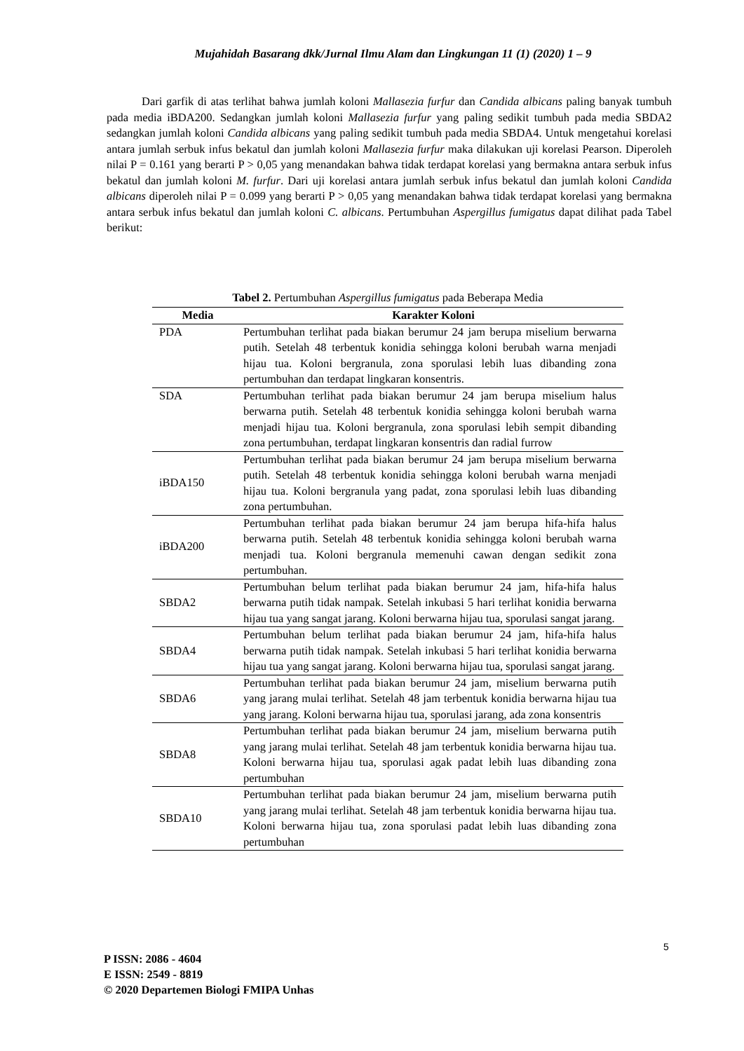Mujahidah Basarang dkk/Jurnal Ilmu Alam dan Lingkungan 11 (1) (2020) 1 – 9
Dari garfik di atas terlihat bahwa jumlah koloni Mallasezia furfur dan Candida albicans paling banyak tumbuh pada media iBDA200. Sedangkan jumlah koloni Mallasezia furfur yang paling sedikit tumbuh pada media SBDA2 sedangkan jumlah koloni Candida albicans yang paling sedikit tumbuh pada media SBDA4. Untuk mengetahui korelasi antara jumlah serbuk infus bekatul dan jumlah koloni Mallasezia furfur maka dilakukan uji korelasi Pearson. Diperoleh nilai P = 0.161 yang berarti P > 0,05 yang menandakan bahwa tidak terdapat korelasi yang bermakna antara serbuk infus bekatul dan jumlah koloni M. furfur. Dari uji korelasi antara jumlah serbuk infus bekatul dan jumlah koloni Candida albicans diperoleh nilai P = 0.099 yang berarti P > 0,05 yang menandakan bahwa tidak terdapat korelasi yang bermakna antara serbuk infus bekatul dan jumlah koloni C. albicans. Pertumbuhan Aspergillus fumigatus dapat dilihat pada Tabel berikut:
Tabel 2. Pertumbuhan Aspergillus fumigatus pada Beberapa Media
| Media | Karakter Koloni |
| --- | --- |
| PDA | Pertumbuhan terlihat pada biakan berumur 24 jam berupa miselium berwarna putih. Setelah 48 terbentuk konidia sehingga koloni berubah warna menjadi hijau tua. Koloni bergranula, zona sporulasi lebih luas dibanding zona pertumbuhan dan terdapat lingkaran konsentris. |
| SDA | Pertumbuhan terlihat pada biakan berumur 24 jam berupa miselium halus berwarna putih. Setelah 48 terbentuk konidia sehingga koloni berubah warna menjadi hijau tua. Koloni bergranula, zona sporulasi lebih sempit dibanding zona pertumbuhan, terdapat lingkaran konsentris dan radial furrow |
| iBDA150 | Pertumbuhan terlihat pada biakan berumur 24 jam berupa miselium berwarna putih. Setelah 48 terbentuk konidia sehingga koloni berubah warna menjadi hijau tua. Koloni bergranula yang padat, zona sporulasi lebih luas dibanding zona pertumbuhan. |
| iBDA200 | Pertumbuhan terlihat pada biakan berumur 24 jam berupa hifa-hifa halus berwarna putih. Setelah 48 terbentuk konidia sehingga koloni berubah warna menjadi tua. Koloni bergranula memenuhi cawan dengan sedikit zona pertumbuhan. |
| SBDA2 | Pertumbuhan belum terlihat pada biakan berumur 24 jam, hifa-hifa halus berwarna putih tidak nampak. Setelah inkubasi 5 hari terlihat konidia berwarna hijau tua yang sangat jarang. Koloni berwarna hijau tua, sporulasi sangat jarang. |
| SBDA4 | Pertumbuhan belum terlihat pada biakan berumur 24 jam, hifa-hifa halus berwarna putih tidak nampak. Setelah inkubasi 5 hari terlihat konidia berwarna hijau tua yang sangat jarang. Koloni berwarna hijau tua, sporulasi sangat jarang. |
| SBDA6 | Pertumbuhan terlihat pada biakan berumur 24 jam, miselium berwarna putih yang jarang mulai terlihat. Setelah 48 jam terbentuk konidia berwarna hijau tua yang jarang. Koloni berwarna hijau tua, sporulasi jarang, ada zona konsentris |
| SBDA8 | Pertumbuhan terlihat pada biakan berumur 24 jam, miselium berwarna putih yang jarang mulai terlihat. Setelah 48 jam terbentuk konidia berwarna hijau tua. Koloni berwarna hijau tua, sporulasi agak padat lebih luas dibanding zona pertumbuhan |
| SBDA10 | Pertumbuhan terlihat pada biakan berumur 24 jam, miselium berwarna putih yang jarang mulai terlihat. Setelah 48 jam terbentuk konidia berwarna hijau tua. Koloni berwarna hijau tua, zona sporulasi padat lebih luas dibanding zona pertumbuhan |
5
P ISSN: 2086 - 4604
E ISSN: 2549 - 8819
© 2020 Departemen Biologi FMIPA Unhas